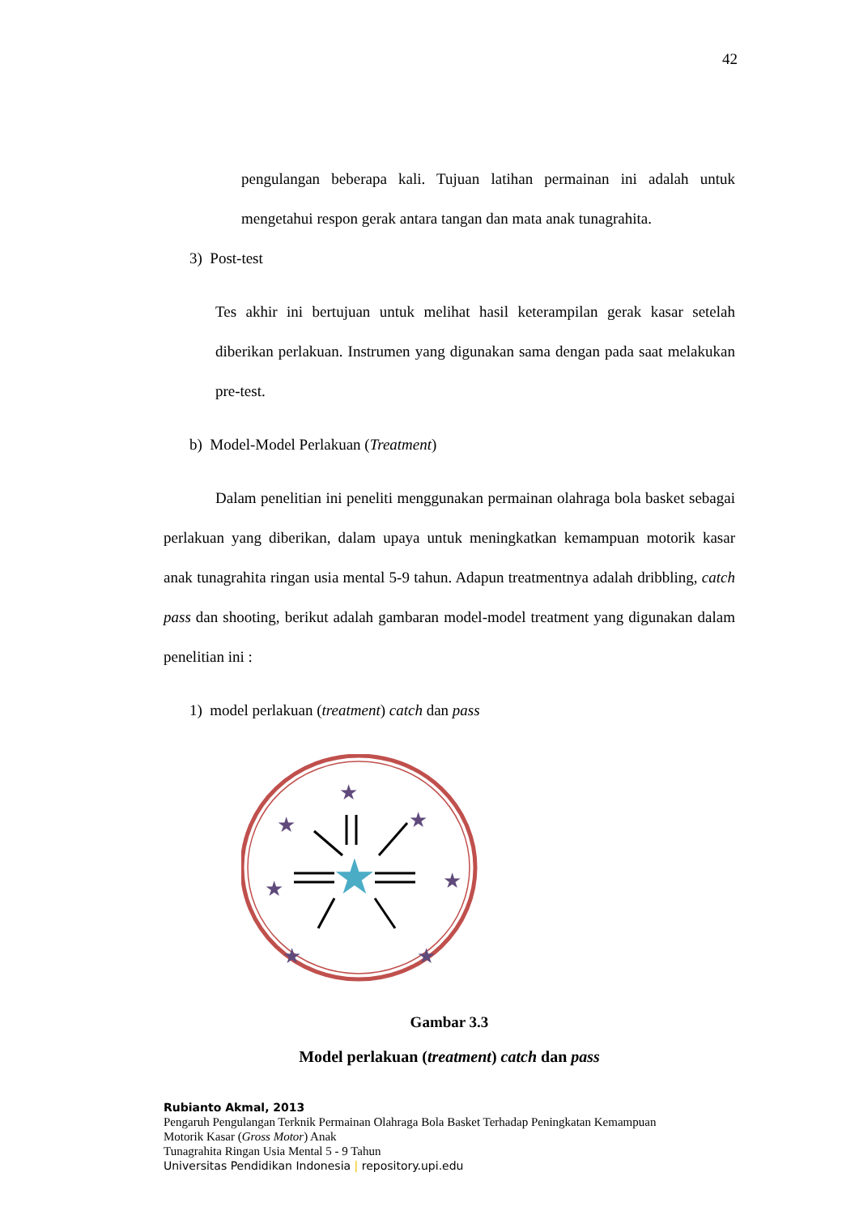42
pengulangan beberapa kali. Tujuan latihan permainan ini adalah untuk mengetahui respon gerak antara tangan dan mata anak tunagrahita.
3) Post-test
Tes akhir ini bertujuan untuk melihat hasil keterampilan gerak kasar setelah diberikan perlakuan. Instrumen yang digunakan sama dengan pada saat melakukan pre-test.
b) Model-Model Perlakuan (Treatment)
Dalam penelitian ini peneliti menggunakan permainan olahraga bola basket sebagai perlakuan yang diberikan, dalam upaya untuk meningkatkan kemampuan motorik kasar anak tunagrahita ringan usia mental 5-9 tahun. Adapun treatmentnya adalah dribbling, catch pass dan shooting, berikut adalah gambaran model-model treatment yang digunakan dalam penelitian ini :
1) model perlakuan (treatment) catch dan pass
★
★
★
★
★
★
★
★
Gambar 3.3
Model perlakuan (treatment) catch dan pass
Rubianto Akmal, 2013
Pengaruh Pengulangan Terknik Permainan Olahraga Bola Basket Terhadap Peningkatan Kemampuan
Motorik Kasar (Gross Motor) Anak
Tunagrahita Ringan Usia Mental 5 - 9 Tahun
Universitas Pendidikan Indonesia | repository.upi.edu